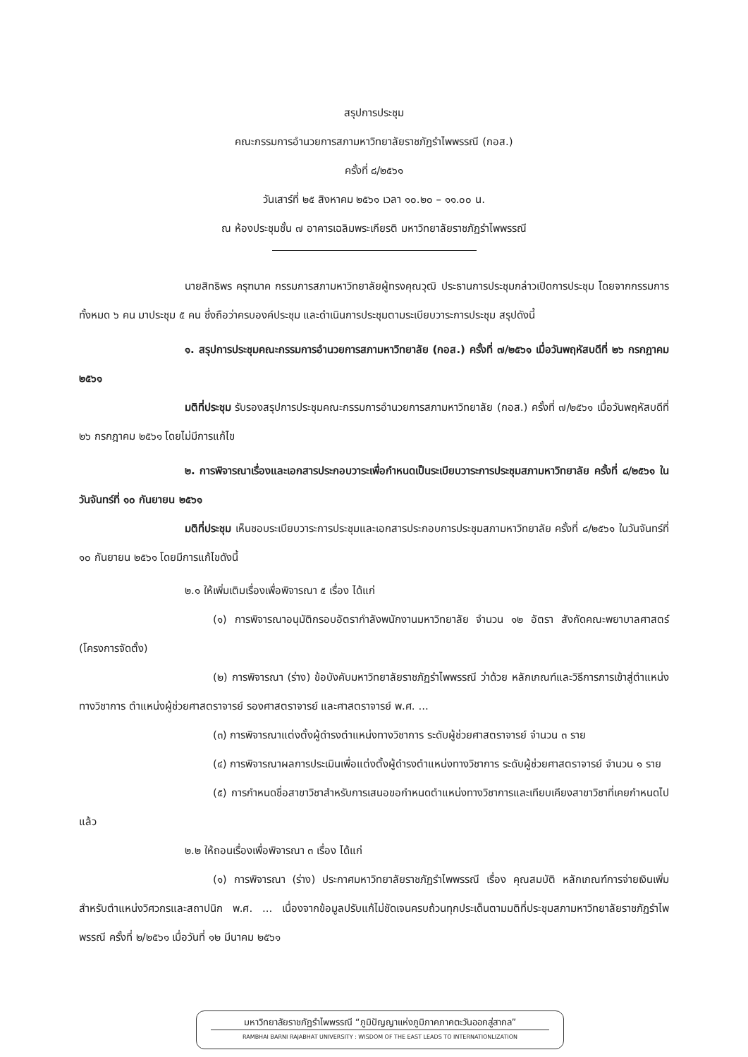สรุปการประชุม
คณะกรรมการอำนวยการสภามหาวิทยาลัยราชภัฏรำไพพรรณี (กอส.)
ครั้งที่ ๘/๒๕๖๑
วันเสาร์ที่ ๒๕ สิงหาคม ๒๕๖๑ เวลา ๑๐.๒๐ – ๑๑.๐๐ น.
ณ ห้องประชุมชั้น ๗ อาคารเฉลิมพระเกียรติ มหาวิทยาลัยราชภัฏรำไพพรรณี
นายสิทธิพร ครุฑนาค กรรมการสภามหาวิทยาลัยผู้ทรงคุณวุฒิ ประธานการประชุมกล่าวเปิดการประชุม โดยจากกรรมการทั้งหมด ๖ คน มาประชุม ๕ คน ซึ่งถือว่าครบองค์ประชุม และดำเนินการประชุมตามระเบียบวาระการประชุม สรุปดังนี้
๑. สรุปการประชุมคณะกรรมการอำนวยการสภามหาวิทยาลัย (กอส.) ครั้งที่ ๗/๒๕๖๑ เมื่อวันพฤหัสบดีที่ ๒๖ กรกฎาคม ๒๕๖๑
มติที่ประชุม รับรองสรุปการประชุมคณะกรรมการอำนวยการสภามหาวิทยาลัย (กอส.) ครั้งที่ ๗/๒๕๖๑ เมื่อวันพฤหัสบดีที่ ๒๖ กรกฎาคม ๒๕๖๑ โดยไม่มีการแก้ไข
๒. การพิจารณาเรื่องและเอกสารประกอบวาระเพื่อกำหนดเป็นระเบียบวาระการประชุมสภามหาวิทยาลัย ครั้งที่ ๘/๒๕๖๑ ในวันจันทร์ที่ ๑๐ กันยายน ๒๕๖๑
มติที่ประชุม เห็นชอบระเบียบวาระการประชุมและเอกสารประกอบการประชุมสภามหาวิทยาลัย ครั้งที่ ๘/๒๕๖๑ ในวันจันทร์ที่ ๑๐ กันยายน ๒๕๖๑ โดยมีการแก้ไขดังนี้
๒.๑ ให้เพิ่มเติมเรื่องเพื่อพิจารณา ๕ เรื่อง ได้แก่
(๑) การพิจารณาอนุมัติกรอบอัตรากำลังพนักงานมหาวิทยาลัย จำนวน ๑๒ อัตรา สังกัดคณะพยาบาลศาสตร์ (โครงการจัดตั้ง)
(๒) การพิจารณา (ร่าง) ข้อบังคับมหาวิทยาลัยราชภัฏรำไพพรรณี ว่าด้วย หลักเกณฑ์และวิธีการการเข้าสู่ตำแหน่งทางวิชาการ ตำแหน่งผู้ช่วยศาสตราจารย์ รองศาสตราจารย์ และศาสตราจารย์ พ.ศ. ...
(๓) การพิจารณาแต่งตั้งผู้ดำรงตำแหน่งทางวิชาการ ระดับผู้ช่วยศาสตราจารย์ จำนวน ๓ ราย
(๔) การพิจารณาผลการประเมินเพื่อแต่งตั้งผู้ดำรงตำแหน่งทางวิชาการ ระดับผู้ช่วยศาสตราจารย์ จำนวน ๑ ราย
(๕) การกำหนดชื่อสาขาวิชาสำหรับการเสนอขอกำหนดตำแหน่งทางวิชาการและเทียบเคียงสาขาวิชาที่เคยกำหนดไปแล้ว
๒.๒ ให้ถอนเรื่องเพื่อพิจารณา ๓ เรื่อง ได้แก่
(๑) การพิจารณา (ร่าง) ประกาศมหาวิทยาลัยราชภัฏรำไพพรรณี เรื่อง คุณสมบัติ หลักเกณฑ์การจ่ายเงินเพิ่มสำหรับตำแหน่งวิศวกรและสถาปนิก พ.ศ. ... เนื่องจากข้อมูลปรับแก้ไม่ชัดเจนครบถ้วนทุกประเด็นตามมติที่ประชุมสภามหาวิทยาลัยราชภัฏรำไพพรรณี ครั้งที่ ๒/๒๕๖๑ เมื่อวันที่ ๑๒ มีนาคม ๒๕๖๑
มหาวิทยาลัยราชภัฏรำไพพรรณี “ภูมิปัญญาแห่งภูมิภาคภาคตะวันออกสู่สากล”
RAMBHAI BARNI RAJABHAT UNIVERSITY : WISDOM OF THE EAST LEADS TO INTERNATIONLIZATION